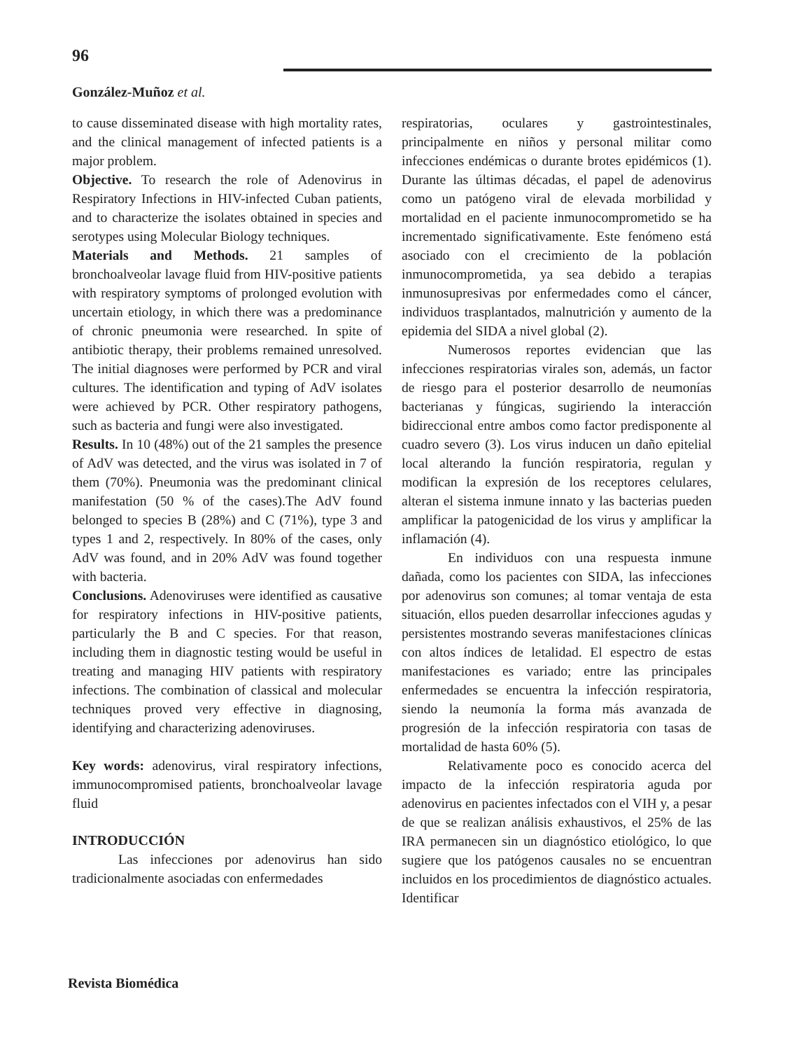96
González-Muñoz et al.
to cause disseminated disease with high mortality rates, and the clinical management of infected patients is a major problem.
Objective. To research the role of Adenovirus in Respiratory Infections in HIV-infected Cuban patients, and to characterize the isolates obtained in species and serotypes using Molecular Biology techniques.
Materials and Methods. 21 samples of bronchoalveolar lavage fluid from HIV-positive patients with respiratory symptoms of prolonged evolution with uncertain etiology, in which there was a predominance of chronic pneumonia were researched. In spite of antibiotic therapy, their problems remained unresolved. The initial diagnoses were performed by PCR and viral cultures. The identification and typing of AdV isolates were achieved by PCR. Other respiratory pathogens, such as bacteria and fungi were also investigated.
Results. In 10 (48%) out of the 21 samples the presence of AdV was detected, and the virus was isolated in 7 of them (70%). Pneumonia was the predominant clinical manifestation (50 % of the cases).The AdV found belonged to species B (28%) and C (71%), type 3 and types 1 and 2, respectively. In 80% of the cases, only AdV was found, and in 20% AdV was found together with bacteria.
Conclusions. Adenoviruses were identified as causative for respiratory infections in HIV-positive patients, particularly the B and C species. For that reason, including them in diagnostic testing would be useful in treating and managing HIV patients with respiratory infections. The combination of classical and molecular techniques proved very effective in diagnosing, identifying and characterizing adenoviruses.
Key words: adenovirus, viral respiratory infections, immunocompromised patients, bronchoalveolar lavage fluid
INTRODUCCIÓN
Las infecciones por adenovirus han sido tradicionalmente asociadas con enfermedades
respiratorias, oculares y gastrointestinales, principalmente en niños y personal militar como infecciones endémicas o durante brotes epidémicos (1). Durante las últimas décadas, el papel de adenovirus como un patógeno viral de elevada morbilidad y mortalidad en el paciente inmunocomprometido se ha incrementado significativamente. Este fenómeno está asociado con el crecimiento de la población inmunocomprometida, ya sea debido a terapias inmunosupresivas por enfermedades como el cáncer, individuos trasplantados, malnutrición y aumento de la epidemia del SIDA a nivel global (2).
Numerosos reportes evidencian que las infecciones respiratorias virales son, además, un factor de riesgo para el posterior desarrollo de neumonías bacterianas y fúngicas, sugiriendo la interacción bidireccional entre ambos como factor predisponente al cuadro severo (3). Los virus inducen un daño epitelial local alterando la función respiratoria, regulan y modifican la expresión de los receptores celulares, alteran el sistema inmune innato y las bacterias pueden amplificar la patogenicidad de los virus y amplificar la inflamación (4).
En individuos con una respuesta inmune dañada, como los pacientes con SIDA, las infecciones por adenovirus son comunes; al tomar ventaja de esta situación, ellos pueden desarrollar infecciones agudas y persistentes mostrando severas manifestaciones clínicas con altos índices de letalidad. El espectro de estas manifestaciones es variado; entre las principales enfermedades se encuentra la infección respiratoria, siendo la neumonía la forma más avanzada de progresión de la infección respiratoria con tasas de mortalidad de hasta 60% (5).
Relativamente poco es conocido acerca del impacto de la infección respiratoria aguda por adenovirus en pacientes infectados con el VIH y, a pesar de que se realizan análisis exhaustivos, el 25% de las IRA permanecen sin un diagnóstico etiológico, lo que sugiere que los patógenos causales no se encuentran incluidos en los procedimientos de diagnóstico actuales. Identificar
Revista Biomédica